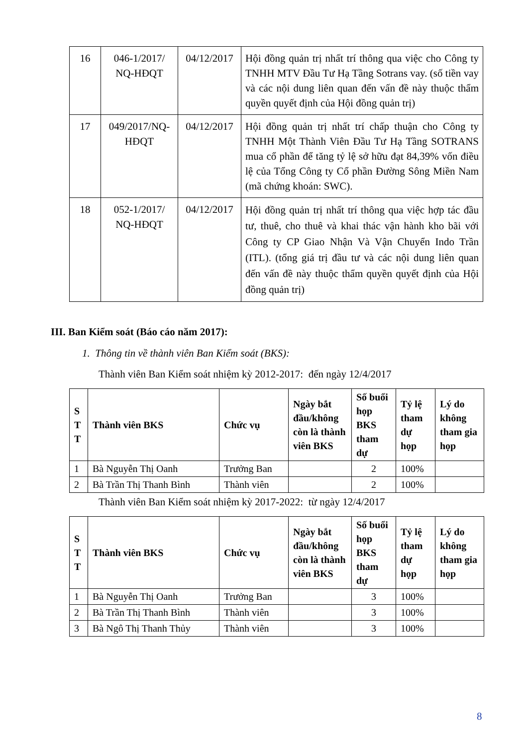| 16 | 046-1/2017/ NQ-HĐQT | 04/12/2017 | Hội đồng quản trị nhất trí thông qua việc cho Công ty TNHH MTV Đầu Tư Hạ Tầng Sotrans vay. (số tiền vay và các nội dung liên quan đến vấn đề này thuộc thẩm quyền quyết định của Hội đồng quản trị) |
| 17 | 049/2017/NQ-HĐQT | 04/12/2017 | Hội đồng quản trị nhất trí chấp thuận cho Công ty TNHH Một Thành Viên Đầu Tư Hạ Tầng SOTRANS mua cổ phần để tăng tỷ lệ sở hữu đạt 84,39% vốn điều lệ của Tổng Công ty Cổ phần Đường Sông Miền Nam (mã chứng khoán: SWC). |
| 18 | 052-1/2017/ NQ-HĐQT | 04/12/2017 | Hội đồng quản trị nhất trí thông qua việc hợp tác đầu tư, thuê, cho thuê và khai thác vận hành kho bãi với Công ty CP Giao Nhận Và Vận Chuyển Indo Trần (ITL). (tổng giá trị đầu tư và các nội dung liên quan đến vấn đề này thuộc thẩm quyền quyết định của Hội đồng quản trị) |
III. Ban Kiểm soát (Báo cáo năm 2017):
1. Thông tin về thành viên Ban Kiểm soát (BKS):
Thành viên Ban Kiểm soát nhiệm kỳ 2012-2017: đến ngày 12/4/2017
| S T T | Thành viên BKS | Chức vụ | Ngày bắt đầu/không còn là thành viên BKS | Số buổi họp BKS tham dự | Tỷ lệ tham dự họp | Lý do không tham gia họp |
| --- | --- | --- | --- | --- | --- | --- |
| 1 | Bà Nguyễn Thị Oanh | Trưởng Ban | | 2 | 100% | |
| 2 | Bà Trần Thị Thanh Bình | Thành viên | | 2 | 100% | |
Thành viên Ban Kiểm soát nhiệm kỳ 2017-2022: từ ngày 12/4/2017
| S T T | Thành viên BKS | Chức vụ | Ngày bắt đầu/không còn là thành viên BKS | Số buổi họp BKS tham dự | Tỷ lệ tham dự họp | Lý do không tham gia họp |
| --- | --- | --- | --- | --- | --- | --- |
| 1 | Bà Nguyễn Thị Oanh | Trưởng Ban | | 3 | 100% | |
| 2 | Bà Trần Thị Thanh Bình | Thành viên | | 3 | 100% | |
| 3 | Bà Ngô Thị Thanh Thủy | Thành viên | | 3 | 100% | |
8